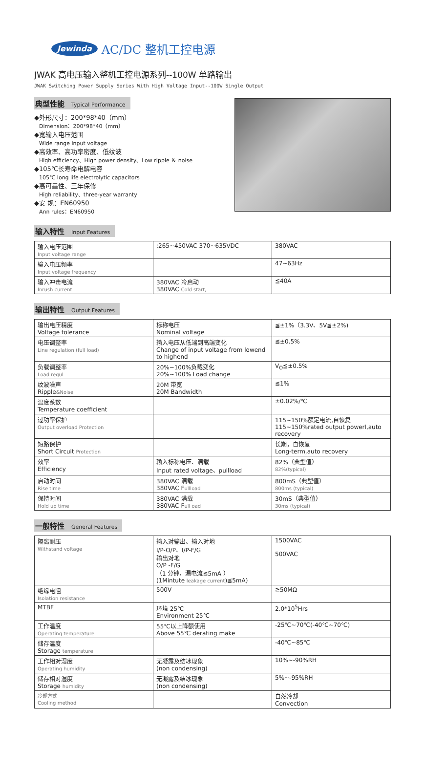Jewinda AC/DC 整机工控电源
JWAK 高电压输入整机工控电源系列--100W 单路输出
JWAK Switching Power Supply Series With High Voltage Input--100W Single Output
典型性能 Typical Performance
◆外形尺寸：200*98*40（mm）
Dimension：200*98*40（mm）
◆宽输入电压范围
Wide range input voltage
◆高效率、高功率密度、低纹波
High efficiency、High power density、Low ripple ＆ noise
◆105℃长寿命电解电容
105℃ long life electrolytic capacitors
◆高可靠性、三年保修
High reliability、three-year warranty
◆安 规：EN60950
Ann rules：EN60950
输入特性 Input Features
| 输入电压范围 Input voltage range | :265~450VAC 370~635VDC | 380VAC |
| 输入电压频率 Input voltage frequency | | 47~63Hz |
| 输入冲击电流 Inrush current | 380VAC 冷启动 380VAC Cold start, | ≦40A |
输出特性 Output Features
| 输出电压精度 Voltage tolerance | 标称电压 Nominal voltage | ≦±1%（3.3V、5V≦±2%) |
| 电压调整率 Line regulation (full load) | 输入电压从低端到高端变化 Change of input voltage from lowend to highend | ≦±0.5% |
| 负载调整率 Load regul | 20%~100%负载变化 20%~100% Load change | V<sub>O</sub>≦±0.5% |
| 纹波噪声 Ripple &Noise | 20M 带宽 20M Bandwidth | ≦1% |
| 温度系数 Temperature coefficient | | ±0.02%/℃ |
| 过功率保护 Output overload Protection | | 115~150%额定电流,自恢复 115~150%rated output powerl,auto recovery |
| 短路保护 Short Circuit Protection | | 长期，自恢复 Long-term,auto recovery |
| 效率 Efficiency | 输入标称电压、满载 Input rated voltage、pullload | 82%（典型值） 82%(typical) |
| 启动时间 Rise time | 380VAC 满载 380VAC F ullload | 800mS（典型值） 800ms (typical) |
| 保持时间 Hold up time | 380VAC 满载 380VAC F ull oad | 30mS（典型值） 30ms (typical) |
一般特性 General Features
| 隔离耐压 Withstand voltage | 输入对输出、输入对地 I/P-O/P、I/P-F/G 输出对地 O/P -F/G （1 分钟，漏电流≦5mA ） (1Mintute leakage current )≦5mA) | 1500VAC 500VAC |
| 绝缘电阻 Isolation resistance | 500V | ≧50MΩ |
| MTBF | 环境 25℃ Environment 25℃ | 2.0*10<sup>5</sup>Hrs |
| 工作温度 Operating temperature | 55℃以上降额使用 Above 55℃ derating make | -25℃~70℃(-40℃~70℃) |
| 储存温度 Storage temperature | | -40℃~85℃ |
| 工作相对湿度 Operating humidity | 无凝露及结冰现象 (non condensing) | 10%~-90%RH |
| 储存相对湿度 Storage humidity | 无凝露及结冰现象 (non condensing) | 5%~-95%RH |
| 冷却方式 Cooling method | | 自然冷却 Convection |